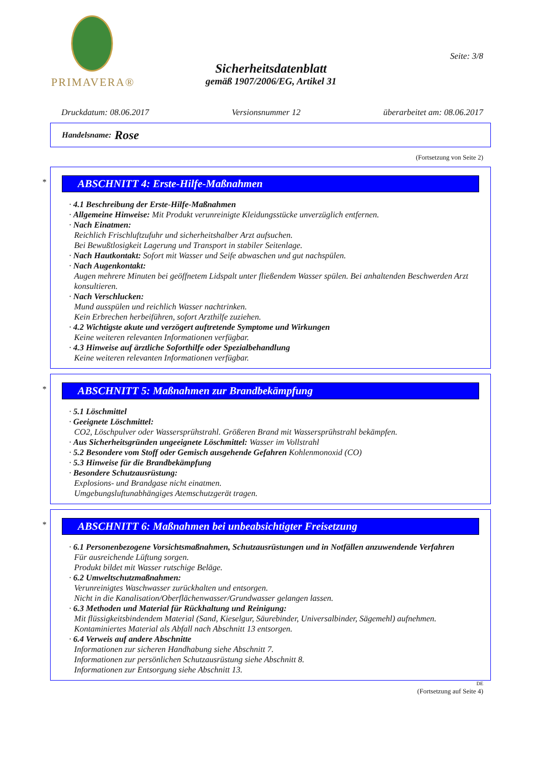PRIMAVERA®
Seite: 3/8
Sicherheitsdatenblatt
gemäß 1907/2006/EG, Artikel 31
Druckdatum: 08.06.2017 Versionsnummer 12 überarbeitet am: 08.06.2017
Handelsname: Rose
(Fortsetzung von Seite 2)
*
ABSCHNITT 4: Erste-Hilfe-Maßnahmen
· 4.1 Beschreibung der Erste-Hilfe-Maßnahmen
· Allgemeine Hinweise: Mit Produkt verunreinigte Kleidungsstücke unverzüglich entfernen.
· Nach Einatmen:
Reichlich Frischluftzufuhr und sicherheitshalber Arzt aufsuchen.
Bei Bewußtlosigkeit Lagerung und Transport in stabiler Seitenlage.
· Nach Hautkontakt: Sofort mit Wasser und Seife abwaschen und gut nachspülen.
· Nach Augenkontakt:
Augen mehrere Minuten bei geöffnetem Lidspalt unter fließendem Wasser spülen. Bei anhaltenden Beschwerden Arzt konsultieren.
· Nach Verschlucken:
Mund ausspülen und reichlich Wasser nachtrinken.
Kein Erbrechen herbeiführen, sofort Arzthilfe zuziehen.
· 4.2 Wichtigste akute und verzögert auftretende Symptome und Wirkungen
Keine weiteren relevanten Informationen verfügbar.
· 4.3 Hinweise auf ärztliche Soforthilfe oder Spezialbehandlung
Keine weiteren relevanten Informationen verfügbar.
*
ABSCHNITT 5: Maßnahmen zur Brandbekämpfung
· 5.1 Löschmittel
· Geeignete Löschmittel:
CO2, Löschpulver oder Wassersprühstrahl. Größeren Brand mit Wassersprühstrahl bekämpfen.
· Aus Sicherheitsgründen ungeeignete Löschmittel: Wasser im Vollstrahl
· 5.2 Besondere vom Stoff oder Gemisch ausgehende Gefahren Kohlenmonoxid (CO)
· 5.3 Hinweise für die Brandbekämpfung
· Besondere Schutzausrüstung:
Explosions- und Brandgase nicht einatmen.
Umgebungsluftunabhängiges Atemschutzgerät tragen.
*
ABSCHNITT 6: Maßnahmen bei unbeabsichtigter Freisetzung
· 6.1 Personenbezogene Vorsichtsmaßnahmen, Schutzausrüstungen und in Notfällen anzuwendende Verfahren
Für ausreichende Lüftung sorgen.
Produkt bildet mit Wasser rutschige Beläge.
· 6.2 Umweltschutzmaßnahmen:
Verunreinigtes Waschwasser zurückhalten und entsorgen.
Nicht in die Kanalisation/Oberflächenwasser/Grundwasser gelangen lassen.
· 6.3 Methoden und Material für Rückhaltung und Reinigung:
Mit flüssigkeitsbindendem Material (Sand, Kieselgur, Säurebinder, Universalbinder, Sägemehl) aufnehmen.
Kontaminiertes Material als Abfall nach Abschnitt 13 entsorgen.
· 6.4 Verweis auf andere Abschnitte
Informationen zur sicheren Handhabung siehe Abschnitt 7.
Informationen zur persönlichen Schutzausrüstung siehe Abschnitt 8.
Informationen zur Entsorgung siehe Abschnitt 13.
DE
(Fortsetzung auf Seite 4)